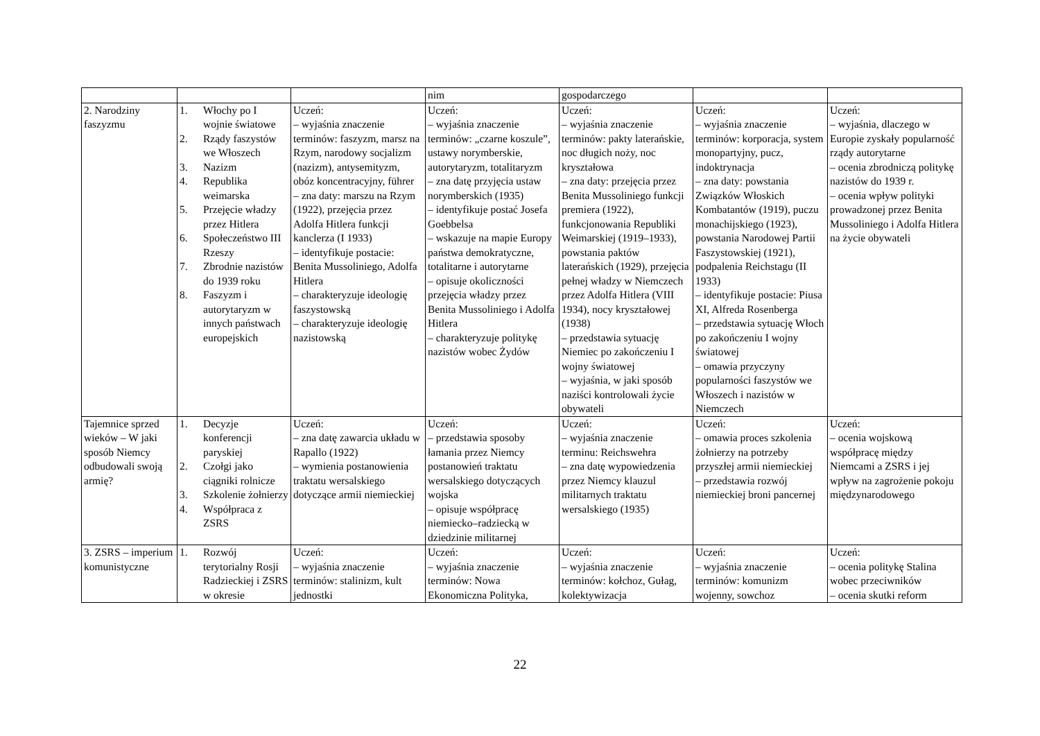| | | | nim | gospodarczego | | |
| 2. Narodziny faszyzmu | 1. Włochy po I wojnie światowe 2. Rządy faszystów we Włoszech 3. Nazizm 4. Republika weimarska 5. Przejęcie władzy przez Hitlera 6. Społeczeństwo III Rzeszy 7. Zbrodnie nazistów do 1939 roku 8. Faszyzm i autorytaryzm w innych państwach europejskich | Uczeń: – wyjaśnia znaczenie terminów: faszyzm, marsz na Rzym, narodowy socjalizm (nazizm), antysemityzm, obóz koncentracyjny, führer – zna daty: marszu na Rzym (1922), przejęcia przez Adolfa Hitlera funkcji kanclerza (I 1933) – identyfikuje postacie: Benita Mussoliniego, Adolfa Hitlera – charakteryzuje ideologię faszystowską – charakteryzuje ideologię nazistowską | Uczeń: – wyjaśnia znaczenie terminów: „czarne koszule”, ustawy norymberskie, autorytaryzm, totalitaryzm – zna datę przyjęcia ustaw norymberskich (1935) – identyfikuje postać Josefa Goebbelsa – wskazuje na mapie Europy państwa demokratyczne, totalitarne i autorytarne – opisuje okoliczności przejęcia władzy przez Benita Mussoliniego i Adolfa Hitlera – charakteryzuje politykę nazistów wobec Żydów | Uczeń: – wyjaśnia znaczenie terminów: pakty laterańskie, noc długich noży, noc kryształowa – zna daty: przejęcia przez Benita Mussoliniego funkcji premiera (1922), funkcjonowania Republiki Weimarskiej (1919–1933), powstania paktów laterańskich (1929), przejęcia pełnej władzy w Niemczech przez Adolfa Hitlera (VIII 1934), nocy kryształowej (1938) – przedstawia sytuację Niemiec po zakończeniu I wojny światowej – wyjaśnia, w jaki sposób naziści kontrolowali życie obywateli | Uczeń: – wyjaśnia znaczenie terminów: korporacja, system monopartyjny, pucz, indoktrynacja – zna daty: powstania Związków Włoskich Kombatantów (1919), puczu monachijskiego (1923), powstania Narodowej Partii Faszystowskiej (1921), podpalenia Reichstagu (II 1933) – identyfikuje postacie: Piusa XI, Alfreda Rosenberga – przedstawia sytuację Włoch po zakończeniu I wojny światowej – omawia przyczyny popularności faszystów we Włoszech i nazistów w Niemczech | Uczeń: – wyjaśnia, dlaczego w Europie zyskały popularność rządy autorytarne – ocenia zbrodniczą politykę nazistów do 1939 r. – ocenia wpływ polityki prowadzonej przez Benita Mussoliniego i Adolfa Hitlera na życie obywateli |
| Tajemnice sprzed wieków – W jaki sposób Niemcy odbudowali swoją armię? | 1. Decyzje konferencji paryskiej 2. Czołgi jako ciągniki rolnicze 3. Szkolenie żołnierzy 4. Współpraca z ZSRS | Uczeń: – zna datę zawarcia układu w Rapallo (1922) – wymienia postanowienia traktatu wersalskiego dotyczące armii niemieckiej | Uczeń: – przedstawia sposoby łamania przez Niemcy postanowień traktatu wersalskiego dotyczących wojska – opisuje współpracę niemiecko–radziecką w dziedzinie militarnej | Uczeń: – wyjaśnia znaczenie terminu: Reichswehra – zna datę wypowiedzenia przez Niemcy klauzul militarnych traktatu wersalskiego (1935) | Uczeń: – omawia proces szkolenia żołnierzy na potrzeby przyszłej armii niemieckiej – przedstawia rozwój niemieckiej broni pancernej | Uczeń: – ocenia wojskową współpracę między Niemcami a ZSRS i jej wpływ na zagrożenie pokoju międzynarodowego |
| 3. ZSRS – imperium komunistyczne | 1. Rozwój terytorialny Rosji Radzieckiej i ZSRS w okresie | Uczeń: – wyjaśnia znaczenie terminów: stalinizm, kult jednostki | Uczeń: – wyjaśnia znaczenie terminów: Nowa Ekonomiczna Polityka, | Uczeń: – wyjaśnia znaczenie terminów: kołchoz, Gułag, kolektywizacja | Uczeń: – wyjaśnia znaczenie terminów: komunizm wojenny, sowchoz | Uczeń: – ocenia politykę Stalina wobec przeciwników – ocenia skutki reform |
22